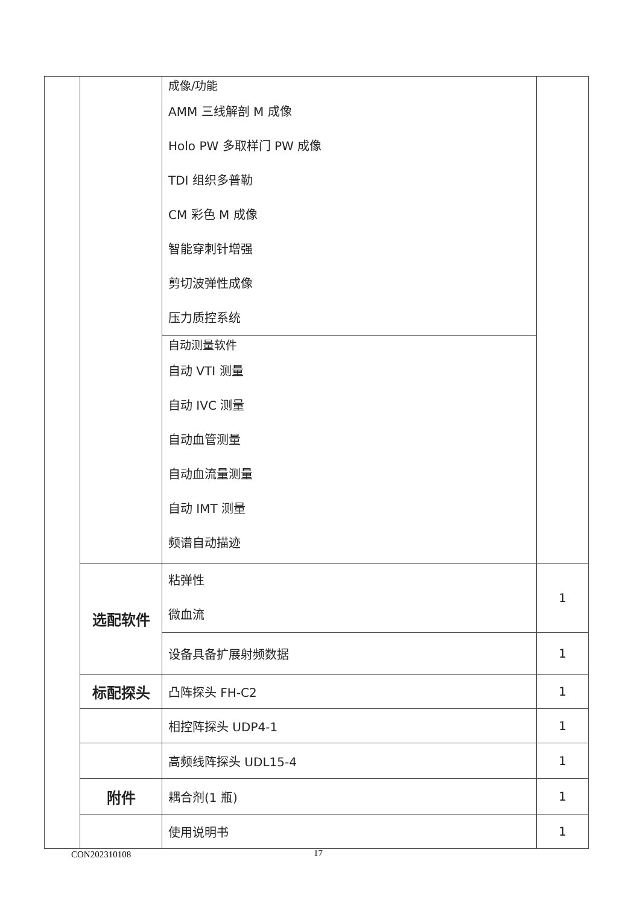| | | 成像/功能 AMM 三线解剖 M 成像 Holo PW 多取样门 PW 成像 TDI 组织多普勒 CM 彩色 M 成像 智能穿刺针增强 剪切波弹性成像 压力质控系统 自动测量软件 自动 VTI 测量 自动 IVC 测量 自动血管测量 自动血流量测量 自动 IMT 测量 频谱自动描迹 | |
| | 选配软件 | 粘弹性 微血流 | 1 |
| | | 设备具备扩展射频数据 | 1 |
| | 标配探头 | 凸阵探头 FH-C2 | 1 |
| | | 相控阵探头 UDP4-1 | 1 |
| | | 高频线阵探头 UDL15-4 | 1 |
| | 附件 | 耦合剂(1 瓶) | 1 |
| | | 使用说明书 | 1 |
CON202310108 17